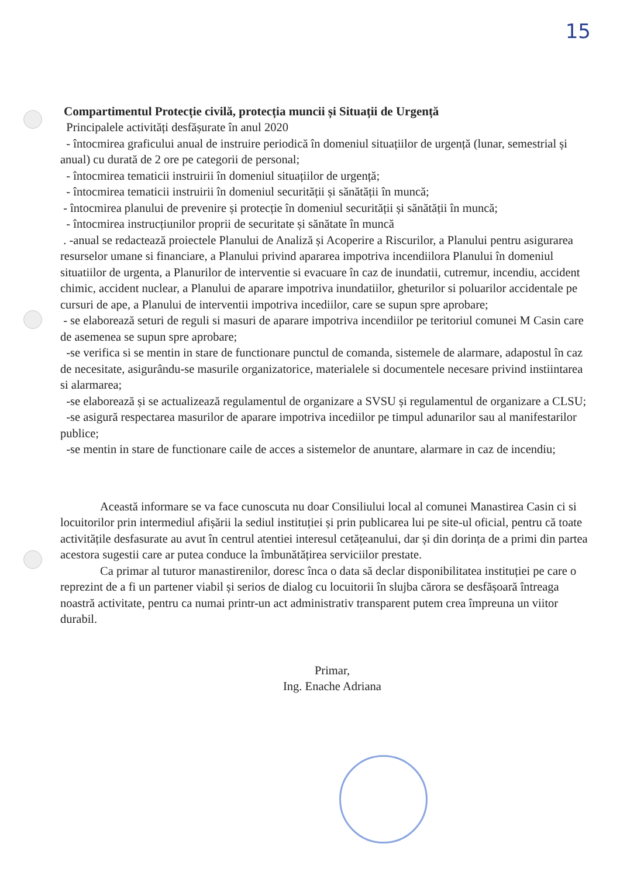15
Compartimentul Protecție civilă, protecția muncii și Situații de Urgență
Principalele activități desfășurate în anul 2020
- întocmirea graficului anual de instruire periodică în domeniul situațiilor de urgență (lunar, semestrial și anual) cu durată de 2 ore pe categorii de personal;
- întocmirea tematicii instruirii în domeniul situațiilor de urgență;
- întocmirea tematicii instruirii în domeniul securității și sănătății în muncă;
- întocmirea planului de prevenire și protecție în domeniul securității și sănătății în muncă;
- întocmirea instrucțiunilor proprii de securitate și sănătate în muncă
. -anual se redactează proiectele Planului de Analiză și Acoperire a Riscurilor, a Planului pentru asigurarea resurselor umane si financiare, a Planului privind apararea impotriva incendiilora Planului în domeniul situatiilor de urgenta, a Planurilor de interventie si evacuare în caz de inundatii, cutremur, incendiu, accident chimic, accident nuclear, a Planului de aparare impotriva inundatiilor, gheturilor si poluarilor accidentale pe cursuri de ape, a Planului de interventii impotriva incediilor, care se supun spre aprobare;
- se elaborează seturi de reguli si masuri de aparare impotriva incendiilor pe teritoriul comunei M Casin care de asemenea se supun spre aprobare;
-se verifica si se mentin in stare de functionare punctul de comanda, sistemele de alarmare, adapostul în caz de necesitate, asigurându-se masurile organizatorice, materialele si documentele necesare privind instiintarea si alarmarea;
-se elaborează și se actualizează regulamentul de organizare a SVSU și regulamentul de organizare a CLSU;
-se asigură respectarea masurilor de aparare impotriva incediilor pe timpul adunarilor sau al manifestarilor publice;
-se mentin in stare de functionare caile de acces a sistemelor de anuntare, alarmare in caz de incendiu;
Această informare se va face cunoscuta nu doar Consiliului local al comunei Manastirea Casin ci si locuitorilor prin intermediul afișării la sediul instituției și prin publicarea lui pe site-ul oficial, pentru că toate activitățile desfasurate au avut în centrul atentiei interesul cetățeanului, dar și din dorința de a primi din partea acestora sugestii care ar putea conduce la îmbunătățirea serviciilor prestate.
Ca primar al tuturor manastirenilor, doresc înca o data să declar disponibilitatea instituției pe care o reprezint de a fi un partener viabil și serios de dialog cu locuitorii în slujba cărora se desfășoară întreaga noastră activitate, pentru ca numai printr-un act administrativ transparent putem crea împreuna un viitor durabil.
Primar,
Ing. Enache Adriana